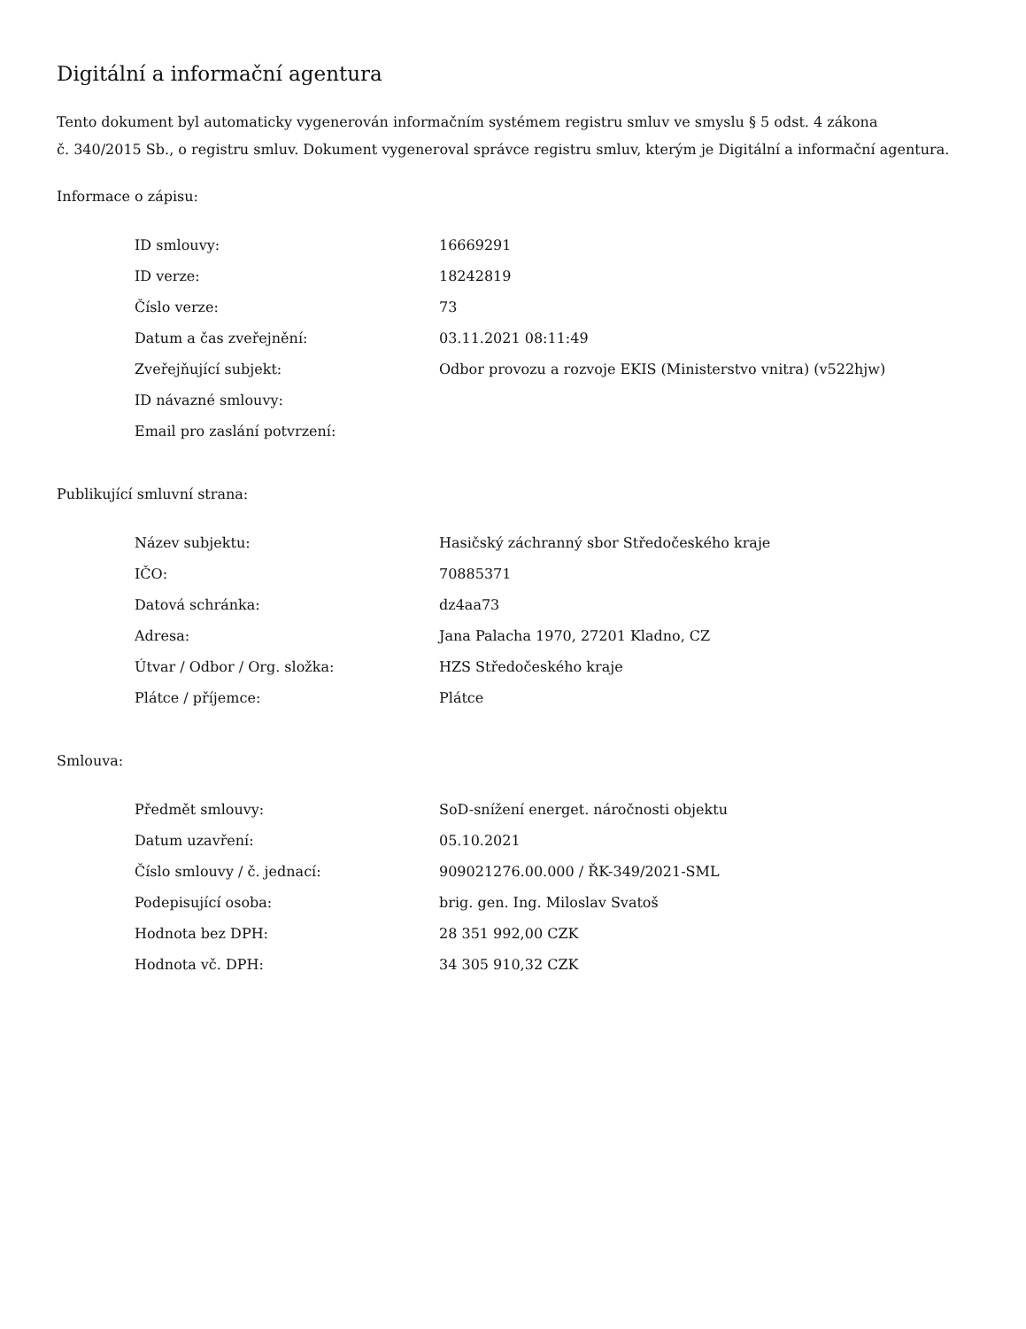Digitální a informační agentura
Tento dokument byl automaticky vygenerován informačním systémem registru smluv ve smyslu § 5 odst. 4 zákona
č. 340/2015 Sb., o registru smluv. Dokument vygeneroval správce registru smluv, kterým je Digitální a informační agentura.
Informace o zápisu:
| ID smlouvy: | 16669291 |
| ID verze: | 18242819 |
| Číslo verze: | 73 |
| Datum a čas zveřejnění: | 03.11.2021 08:11:49 |
| Zveřejňující subjekt: | Odbor provozu a rozvoje EKIS (Ministerstvo vnitra) (v522hjw) |
| ID návazné smlouvy: | |
| Email pro zaslání potvrzení: | |
Publikující smluvní strana:
| Název subjektu: | Hasičský záchranný sbor Středočeského kraje |
| IČO: | 70885371 |
| Datová schránka: | dz4aa73 |
| Adresa: | Jana Palacha 1970, 27201 Kladno, CZ |
| Útvar / Odbor / Org. složka: | HZS Středočeského kraje |
| Plátce / příjemce: | Plátce |
Smlouva:
| Předmět smlouvy: | SoD-snížení energet. náročnosti objektu |
| Datum uzavření: | 05.10.2021 |
| Číslo smlouvy / č. jednací: | 909021276.00.000 / ŘK-349/2021-SML |
| Podepisující osoba: | brig. gen. Ing. Miloslav Svatoš |
| Hodnota bez DPH: | 28 351 992,00 CZK |
| Hodnota vč. DPH: | 34 305 910,32 CZK |